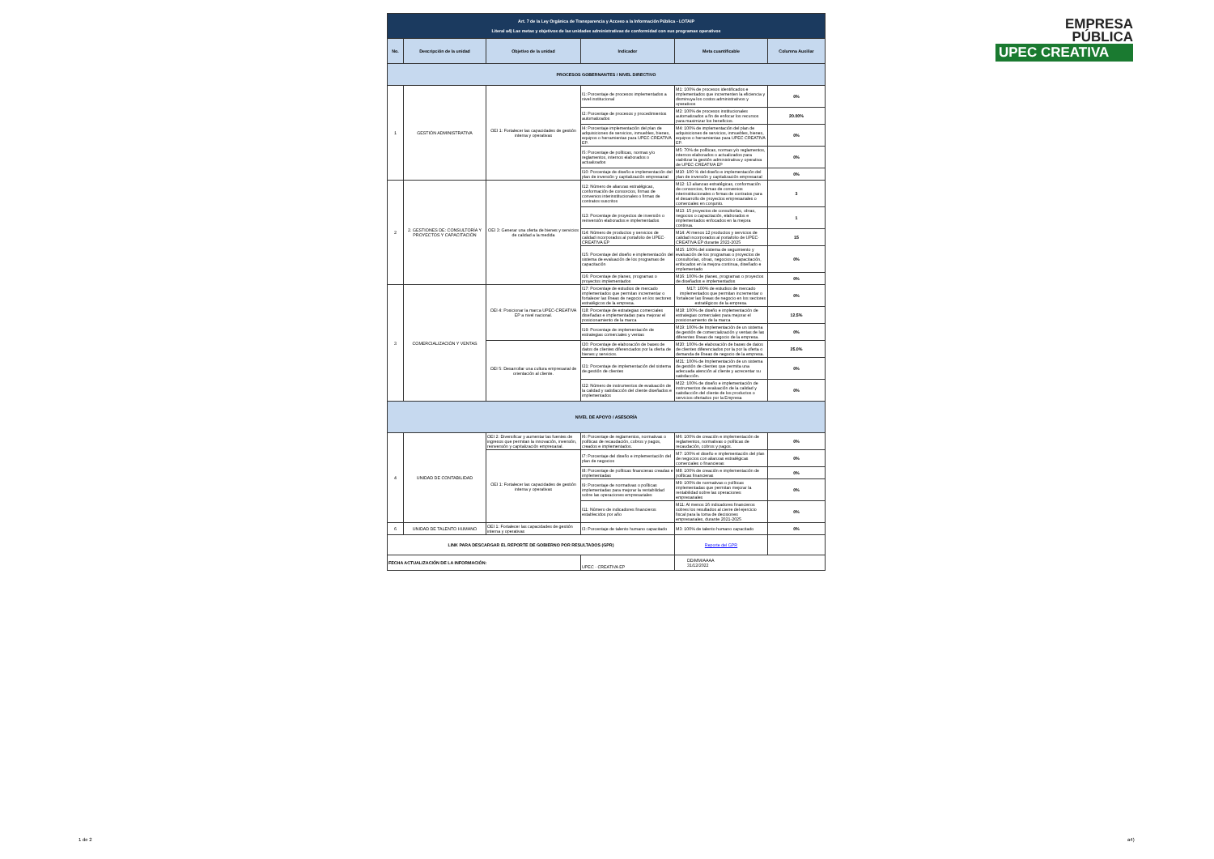| Art. 7 de la Ley Orgánica de Transparencia y Acceso a la Información Pública - LOTAIP Literal a4) Las metas y objetivos de las unidades administrativas de conformidad con sus programas operativos | | | | | |
| No. | Descripción de la unidad | Objetivo de la unidad | Indicador | Meta cuantificable | Columna Auxiliar |
| PROCESOS GOBERNANTES / NIVEL DIRECTIVO | | | | | |
| 1 | GESTIÓN ADMINISTRATIVA | OEI 1: Fortalecer las capacidades de gestión interna y operativas | I1: Porcentaje de procesos implementados a nivel institucional | M1: 100% de procesos identificados e implementados que incrementen la eficiencia y disminuya los costos administrativos y operativos | 0% |
| | | | I2: Porcentaje de procesos y procedimientos automatizados | M2: 100% de procesos institucionales automatizados a fin de enfocar los recursos para maximizar los beneficios. | 20.00% |
| | | | I4: Porcentaje implementación del plan de adquisiciones de servicios, inmuebles, bienes, equipos o herramientas para UPEC CREATIVA EP. | M4: 100% de implementación del plan de adquisiciones de servicios, inmuebles, bienes, equipos o herramientas para UPEC CREATIVA EP. | 0% |
| | | | I5: Porcentaje de políticas, normas y/o reglamentos, internos elaborados o actualizados | M5: 70% de políticas, normas y/o reglamentos, internos elaborados o actualizados para viabilizar la gestión administrativa y operativa de UPEC-CREATIVA EP | 0% |
| | | | I10: Porcentaje de diseño e implementación del plan de inversión y capitalización empresarial | M10: 100 % del diseño e implementación del plan de inversión y capitalización empresarial | 0% |
| 2 | 2. GESTIONES DE: CONSULTORÍA Y PROYECTOS Y CAPACITACIÓN | OEI 3: Generar una oferta de bienes y servicios de calidad a la medida | I12: Número de alianzas estratégicas, conformación de consorcios, firmas de convenios interinstitucionales o firmas de contratos suscritos | M12: 13 alianzas estratégicas, conformación de consorcios, firmas de convenios interinstitucionales o firmas de contratos para el desarrollo de proyectos empresariales o comerciales en conjunto. | 3 |
| | | | I13: Porcentaje de proyectos de inversión o reinversión elaborados e implementados | M13: 15 proyectos de consultorías, obras, negocios o capacitación, elaborados e implementados enfocados en la mejora continua. | 1 |
| | | | I14: Número de productos y servicios de calidad incorporados al portafolio de UPEC-CREATIVA EP | M14: Al menos 12 productos y servicios de calidad incorporados al portafolio de UPEC-CREATIVA EP durante 2022-2025 | 15 |
| | | | I15: Porcentaje del diseño e implementación del sistema de evaluación de los programas de capacitación | M15: 100% del sistema de seguimiento y evaluación de los programas o proyectos de consultorías, obras, negocios o capacitación, enfocados en la mejora continua, diseñado e implementado | 0% |
| | | | I16: Porcentaje de planes, programas o proyectos implementados | M16: 100% de planes, programas o proyectos de diseñados e implementados | 0% |
| 3 | COMERCIALIZACIÓN Y VENTAS | OEI 4: Posicionar la marca UPEC-CREATIVA EP a nivel nacional. | I17: Porcentaje de estudios de mercado implementados que permitan incrementar o fortalecer las líneas de negocio en los sectores estratégicos de la empresa. | M17: 100% de estudios de mercado implementados que permitan incrementar o fortalecer las líneas de negocio en los sectores estratégicos de la empresa. | 0% |
| | | | I18: Porcentaje de estrategias comerciales diseñadas e implementadas para mejorar el posicionamiento de la marca | M18: 100% de diseño e implementación de estrategias comerciales para mejorar el posicionamiento de la marca | 12.5% |
| | | | I19: Porcentaje de implementación de estrategias comerciales y ventas | M19: 100% de Implementación de un sistema de gestión de comercialización y ventas de las diferentes líneas de negocio de la empresa. | 0% |
| | | OEI 5: Desarrollar una cultura empresarial de orientación al cliente. | I20: Porcentaje de elaboración de bases de datos de clientes diferenciados por la oferta de bienes y servicios. | M20: 100% de elaboración de bases de datos de clientes diferenciados por la por la oferta o demanda de líneas de negocio de la empresa. | 25.0% |
| | | | I21: Porcentaje de implementación del sistema de gestión de clientes | M21: 100% de Implementación de un sistema de gestión de clientes que permita una adecuada atención al cliente y acrecentar su satisfacción. | 0% |
| | | | I22: Número de instrumentos de evaluación de la calidad y satisfacción del cliente diseñados e implementados | M22: 100% de diseño e implementación de instrumentos de evaluación de la calidad y satisfacción del cliente de los productos o servicios ofertados por la Empresa | 0% |
| NIVEL DE APOYO / ASESORÍA | | | | | |
| 4 | UNIDAD DE CONTABILIDAD | OEI 2: Diversificar y aumentar las fuentes de ingresos que permitan la innovación, inversión, reinversión y capitalización empresarial. | I6: Porcentaje de reglamentos, normativas o políticas de recaudación, cobros y pagos, creados e implementados. | M6: 100% de creación e implementación de reglamentos, normativas o políticas de recaudación, cobros y pagos. | 0% |
| | | OEI 1: Fortalecer las capacidades de gestión interna y operativas | I7: Porcentaje del diseño e implementación del plan de negocios | M7: 100% el diseño e implementación del plan de negocios con alianzas estratégicas comerciales o financieras | 0% |
| | | | I8: Porcentaje de políticas financieras creadas e implementadas | M8: 100% de creación e implementación de políticas financieras | 0% |
| | | | I9: Porcentaje de normativas o políticas implementadas para mejorar la rentabilidad sobre las operaciones empresariales | M9: 100% de normativas o políticas implementadas que permitan mejorar la rentabilidad sobre las operaciones empresariales | 0% |
| | | | I11: Número de indicadores financieros establecidos por año | M11: Al menos 16 indicadores financieros sobres los resultados al cierre del ejercicio fiscal para la toma de decisiones empresariales, durante 2021-2025 | 0% |
| 6 | UNIDAD DE TALENTO HUMANO | OEI 1: Fortalecer las capacidades de gestión interna y operativas | I3: Porcentaje de talento humano capacitado | M3: 100% de talento humano capacitado | 0% |
| LINK PARA DESCARGAR EL REPORTE DE GOBIERNO POR RESULTADOS (GPR) | | | | Reporte del GPR | |
| FECHA ACTUALIZACIÓN DE LA INFORMACIÓN: | | | UPEC - CREATIVA EP | DD/MM/AAAA 31/12/2022 | |
EMPRESA
PÚBLICA
UPEC CREATIVA
1 de 2 a4)